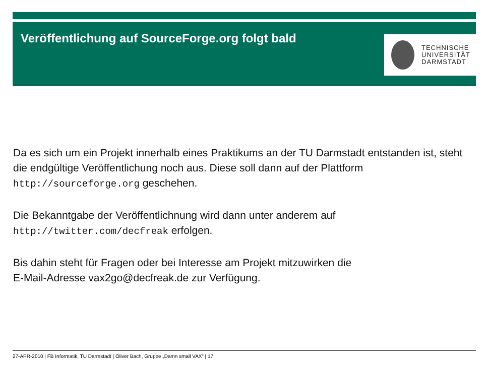Veröffentlichung auf SourceForge.org folgt bald
TECHNISCHE
UNIVERSITÄT
DARMSTADT
Da es sich um ein Projekt innerhalb eines Praktikums an der TU Darmstadt entstanden ist, steht die endgültige Veröffentlichung noch aus. Diese soll dann auf der Plattform http://sourceforge.org geschehen.
Die Bekanntgabe der Veröffentlichnung wird dann unter anderem auf
http://twitter.com/decfreak erfolgen.
Bis dahin steht für Fragen oder bei Interesse am Projekt mitzuwirken die
E-Mail-Adresse vax2go@decfreak.de zur Verfügung.
27-APR-2010 | FB Informatik, TU Darmstadt | Oliver Bach, Gruppe „Damn small VAX“ | 17